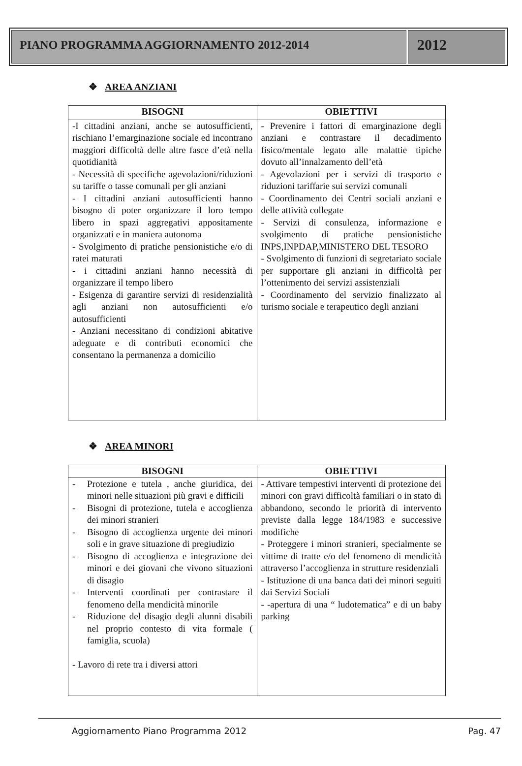PIANO PROGRAMMA AGGIORNAMENTO 2012-2014
2012
❖ AREA ANZIANI
| BISOGNI | OBIETTIVI |
| --- | --- |
| -I cittadini anziani, anche se autosufficienti, rischiano l’emarginazione sociale ed incontrano maggiori difficoltà delle altre fasce d’età nella quotidianità - Necessità di specifiche agevolazioni/riduzioni su tariffe o tasse comunali per gli anziani - I cittadini anziani autosufficienti hanno bisogno di poter organizzare il loro tempo libero in spazi aggregativi appositamente organizzati e in maniera autonoma - Svolgimento di pratiche pensionistiche e/o di ratei maturati - i cittadini anziani hanno necessità di organizzare il tempo libero - Esigenza di garantire servizi di residenzialità agli anziani non autosufficienti e/o autosufficienti - Anziani necessitano di condizioni abitative adeguate e di contributi economici che consentano la permanenza a domicilio | - Prevenire i fattori di emarginazione degli anziani e contrastare il decadimento fisico/mentale legato alle malattie tipiche dovuto all’innalzamento dell’età - Agevolazioni per i servizi di trasporto e riduzioni tariffarie sui servizi comunali - Coordinamento dei Centri sociali anziani e delle attività collegate - Servizi di consulenza, informazione e svolgimento di pratiche pensionistiche INPS,INPDAP,MINISTERO DEL TESORO - Svolgimento di funzioni di segretariato sociale per supportare gli anziani in difficoltà per l’ottenimento dei servizi assistenziali - Coordinamento del servizio finalizzato al turismo sociale e terapeutico degli anziani |
❖ AREA MINORI
| BISOGNI | OBIETTIVI |
| --- | --- |
| - Protezione e tutela , anche giuridica, dei minori nelle situazioni più gravi e difficili - Bisogni di protezione, tutela e accoglienza dei minori stranieri - Bisogno di accoglienza urgente dei minori soli e in grave situazione di pregiudizio - Bisogno di accoglienza e integrazione dei minori e dei giovani che vivono situazioni di disagio - Interventi coordinati per contrastare il fenomeno della mendicità minorile - Riduzione del disagio degli alunni disabili nel proprio contesto di vita formale ( famiglia, scuola) - Lavoro di rete tra i diversi attori | - Attivare tempestivi interventi di protezione dei minori con gravi difficoltà familiari o in stato di abbandono, secondo le priorità di intervento previste dalla legge 184/1983 e successive modifiche - Proteggere i minori stranieri, specialmente se vittime di tratte e/o del fenomeno di mendicità attraverso l’accoglienza in strutture residenziali - Istituzione di una banca dati dei minori seguiti dai Servizi Sociali - -apertura di una “ ludotematica” e di un baby parking |
Aggiornamento Piano Programma 2012 Pag. 47